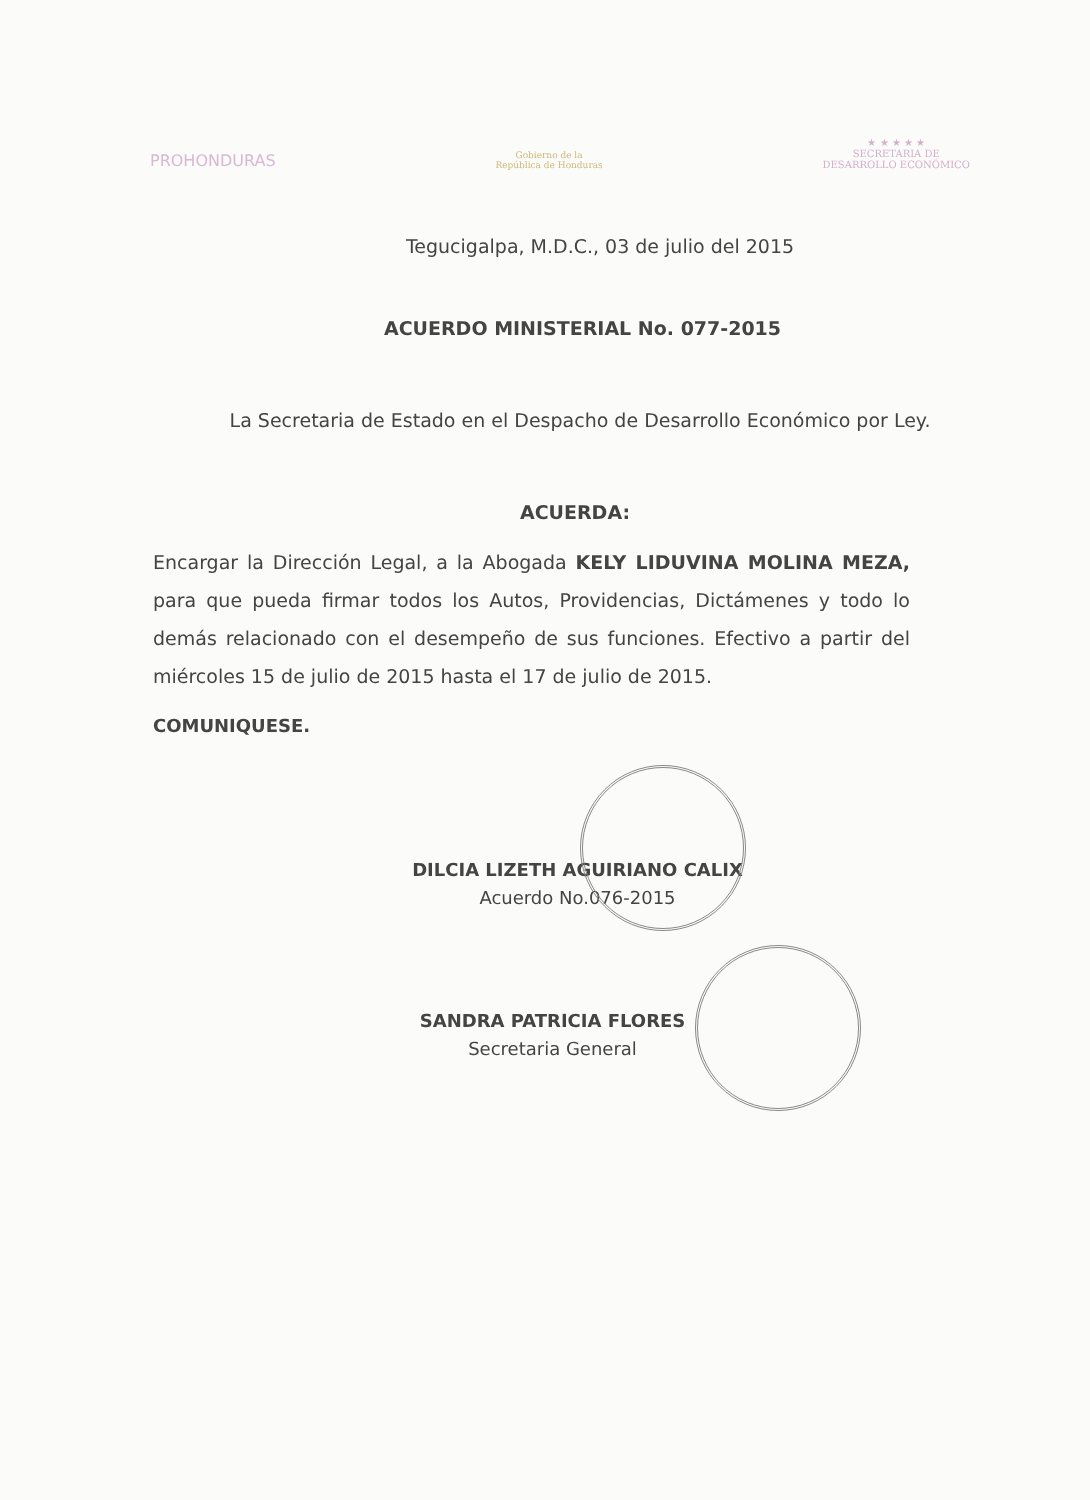PROHONDURAS
Gobierno de la
República de Honduras
★ ★ ★ ★ ★
SECRETARIA DE
DESARROLLO ECONÓMICO
Tegucigalpa, M.D.C., 03 de julio del 2015
ACUERDO MINISTERIAL No. 077-2015
La Secretaria de Estado en el Despacho de Desarrollo Económico por Ley.
ACUERDA:
Encargar la Dirección Legal, a la Abogada KELY LIDUVINA MOLINA MEZA, para que pueda firmar todos los Autos, Providencias, Dictámenes y todo lo demás relacionado con el desempeño de sus funciones. Efectivo a partir del miércoles 15 de julio de 2015 hasta el 17 de julio de 2015.
COMUNIQUESE.
DILCIA LIZETH AGUIRIANO CALIX
Acuerdo No.076-2015
SANDRA PATRICIA FLORES
Secretaria General